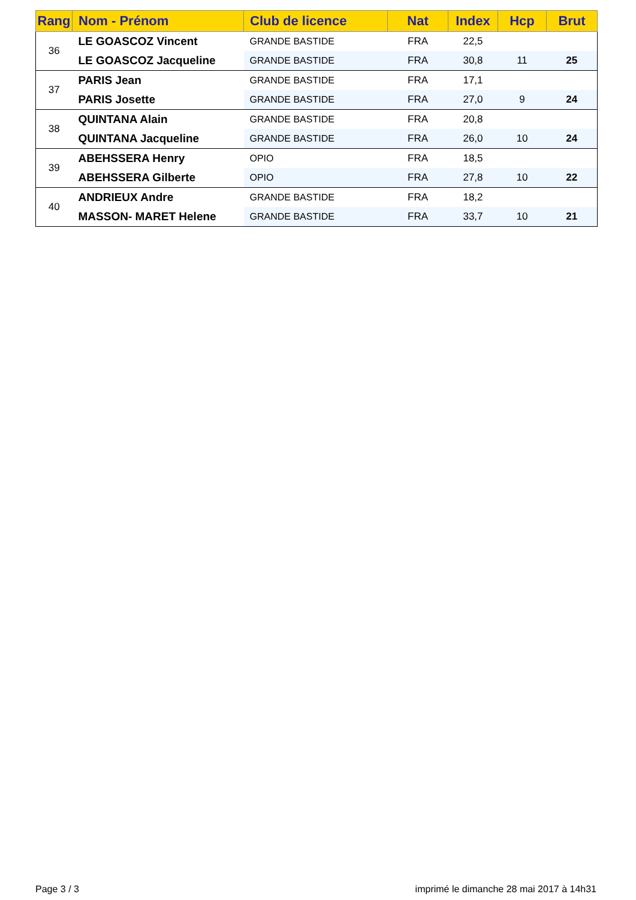| Rang | Nom - Prénom | Club de licence | Nat | Index | Hcp | Brut |
| --- | --- | --- | --- | --- | --- | --- |
| 36 | LE GOASCOZ Vincent | GRANDE BASTIDE | FRA | 22,5 | | |
| | LE GOASCOZ Jacqueline | GRANDE BASTIDE | FRA | 30,8 | 11 | 25 |
| 37 | PARIS Jean | GRANDE BASTIDE | FRA | 17,1 | | |
| | PARIS Josette | GRANDE BASTIDE | FRA | 27,0 | 9 | 24 |
| 38 | QUINTANA Alain | GRANDE BASTIDE | FRA | 20,8 | | |
| | QUINTANA Jacqueline | GRANDE BASTIDE | FRA | 26,0 | 10 | 24 |
| 39 | ABEHSSERA Henry | OPIO | FRA | 18,5 | | |
| | ABEHSSERA Gilberte | OPIO | FRA | 27,8 | 10 | 22 |
| 40 | ANDRIEUX Andre | GRANDE BASTIDE | FRA | 18,2 | | |
| | MASSON- MARET Helene | GRANDE BASTIDE | FRA | 33,7 | 10 | 21 |
Page 3 / 3
imprimé le dimanche 28 mai 2017 à 14h31